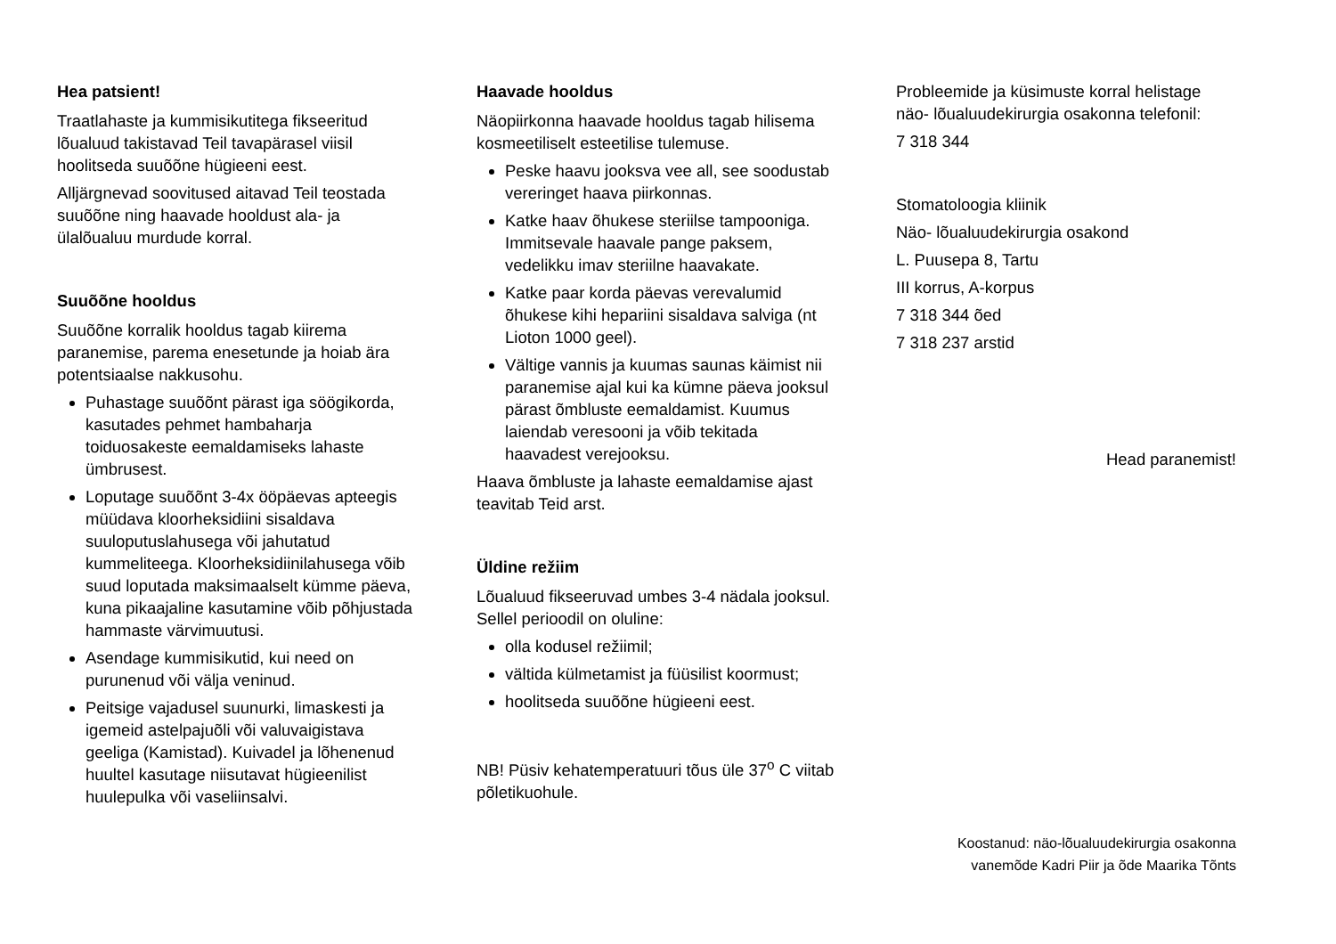Hea patsient!
Traatlahaste ja kummisikutitega fikseeritud lõualuud takistavad Teil tavapärasel viisil hoolitseda suuõõne hügieeni eest.
Alljärgnevad soovitused aitavad Teil teostada suuõõne ning haavade hooldust ala- ja ülalõualuu murdude korral.
Suuõõne hooldus
Suuõõne korralik hooldus tagab kiirema paranemise, parema enesetunde ja hoiab ära potentsiaalse nakkusohu.
Puhastage suuõõnt pärast iga söögikorda, kasutades pehmet hambaharja toiduosakeste eemaldamiseks lahaste ümbrusest.
Loputage suuõõnt 3-4x ööpäevas apteegis müüdava kloorheksidiini sisaldava suuloputuslahusega või jahutatud kummeliteega. Kloorheksidiinilahusega võib suud loputada maksimaalselt kümme päeva, kuna pikaajaline kasutamine võib põhjustada hammaste värvimuutusi.
Asendage kummisikutid, kui need on purunenud või välja veninud.
Peitsige vajadusel suunurki, limaskesti ja igemeid astelpajuõli või valuvaigistava geeliga (Kamistad). Kuivadel ja lõhenenud huultel kasutage niisutavat hügieenilist huulepulka või vaseliinsalvi.
Haavade hooldus
Näopiirkonna haavade hooldus tagab hilisema kosmeetiliselt esteetilise tulemuse.
Peske haavu jooksva vee all, see soodustab vereringet haava piirkonnas.
Katke haav õhukese steriilse tampooniga. Immitsevale haavale pange paksem, vedelikku imav steriilne haavakate.
Katke paar korda päevas verevalumid õhukese kihi hepariini sisaldava salviga (nt Lioton 1000 geel).
Vältige vannis ja kuumas saunas käimist nii paranemise ajal kui ka kümne päeva jooksul pärast õmbluste eemaldamist. Kuumus laiendab veresooni ja võib tekitada haavadest verejooksu.
Haava õmbluste ja lahaste eemaldamise ajast teavitab Teid arst.
Üldine režiim
Lõualuud fikseeruvad umbes 3-4 nädala jooksul. Sellel perioodil on oluline:
olla kodusel režiimil;
vältida külmetamist ja füüsilist koormust;
hoolitseda suuõõne hügieeni eest.
NB! Püsiv kehatemperatuuri tõus üle 37<sup>o</sup> C viitab põletikuohule.
Probleemide ja küsimuste korral helistage näo- lõualuudekirurgia osakonna telefonil:
7 318 344
Stomatoloogia kliinik
Näo- lõualuudekirurgia osakond
L. Puusepa 8, Tartu
III korrus, A-korpus
7 318 344 õed
7 318 237 arstid
Head paranemist!
Koostanud: näo-lõualuudekirurgia osakonna
vanemõde Kadri Piir ja õde Maarika Tõnts